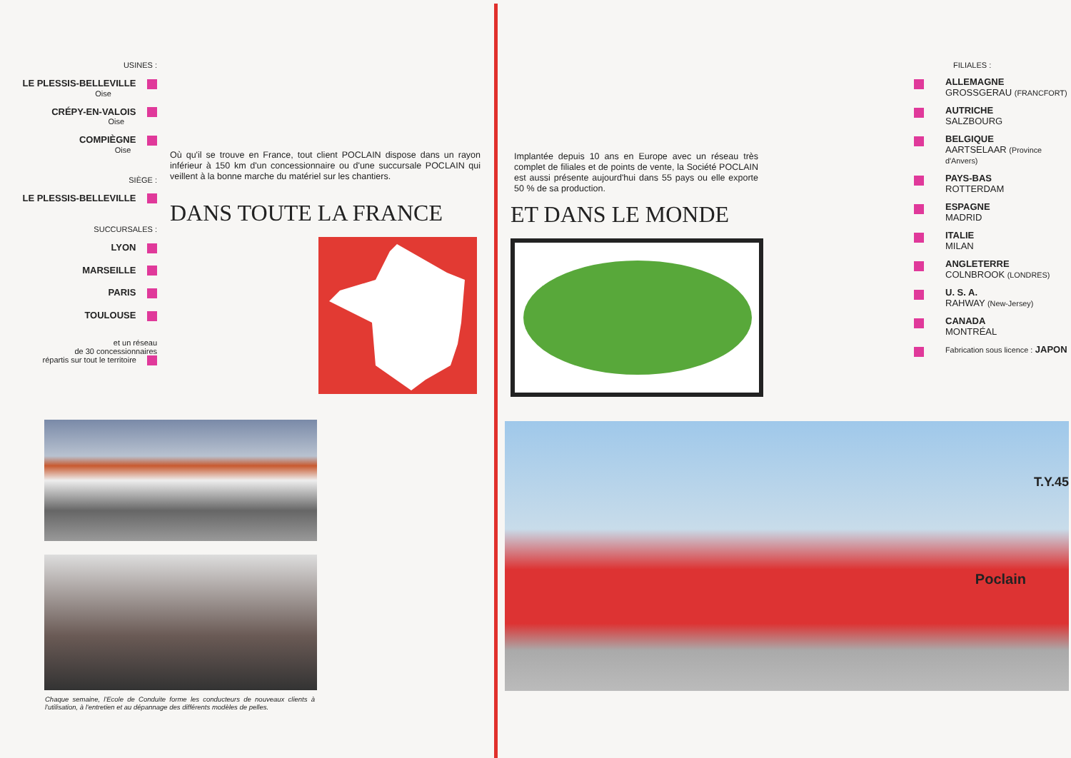USINES :
LE PLESSIS-BELLEVILLE
Oise
CRÉPY-EN-VALOIS
Oise
COMPIÈGNE
Oise
SIÈGE :
LE PLESSIS-BELLEVILLE
SUCCURSALES :
LYON
MARSEILLE
PARIS
TOULOUSE
et un réseau
de 30 concessionnaires
répartis sur tout le territoire
Où qu'il se trouve en France, tout client POCLAIN dispose dans un rayon inférieur à 150 km d'un concessionnaire ou d'une succursale POCLAIN qui veillent à la bonne marche du matériel sur les chantiers.
DANS TOUTE LA FRANCE
Chaque semaine, l'Ecole de Conduite forme les conducteurs de nouveaux clients à l'utilisation, à l'entretien et au dépannage des différents modèles de pelles.
Implantée depuis 10 ans en Europe avec un réseau très complet de filiales et de points de vente, la Société POCLAIN est aussi présente aujourd'hui dans 55 pays ou elle exporte 50 % de sa production.
ET DANS LE MONDE
FILIALES :
ALLEMAGNE
GROSSGERAU (FRANCFORT)
AUTRICHE
SALZBOURG
BELGIQUE
AARTSELAAR (Province d'Anvers)
PAYS-BAS
ROTTERDAM
ESPAGNE
MADRID
ITALIE
MILAN
ANGLETERRE
COLNBROOK (LONDRES)
U. S. A.
RAHWAY (New-Jersey)
CANADA
MONTRÉAL
Fabrication sous licence : JAPON
Poclain
T.Y.45